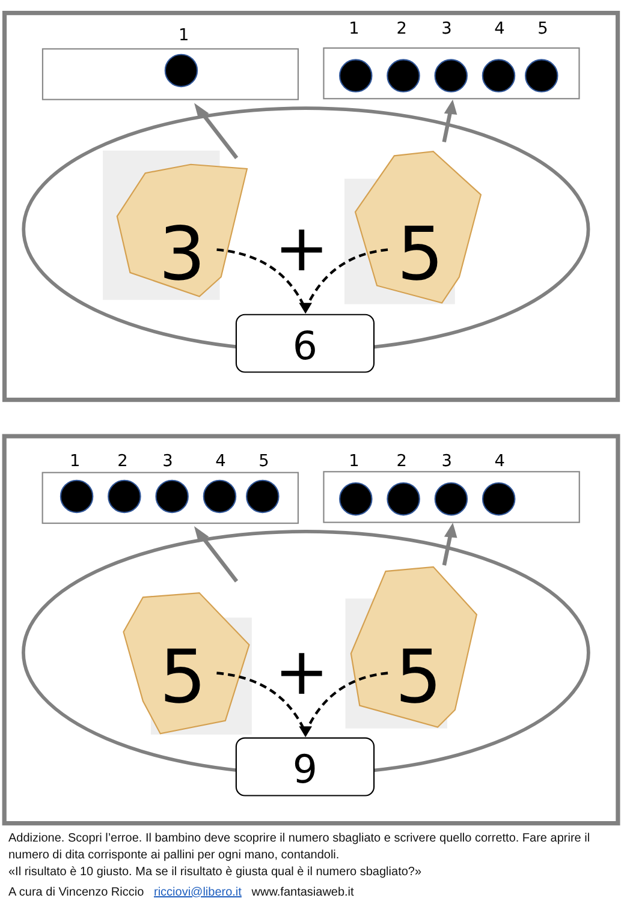1
1
2
3
4
5
3
+
5
6
1
2
3
4
5
1
2
3
4
5
+
5
9
Addizione. Scopri l’erroe. Il bambino deve scoprire il numero sbagliato e scrivere quello corretto. Fare aprire il numero di dita corrisponte ai pallini per ogni mano, contandoli.
«Il risultato è 10 giusto. Ma se il risultato è giusta qual è il numero sbagliato?»
A cura di Vincenzo Riccio ricciovi@libero.it www.fantasiaweb.it